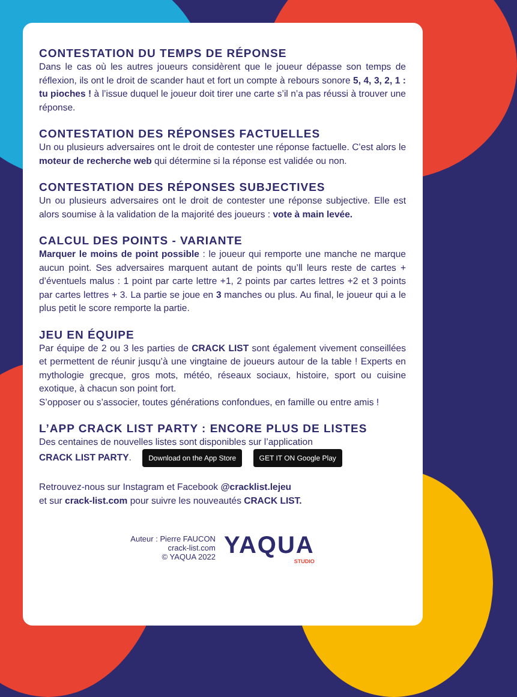CONTESTATION DU TEMPS DE RÉPONSE
Dans le cas où les autres joueurs considèrent que le joueur dépasse son temps de réflexion, ils ont le droit de scander haut et fort un compte à rebours sonore 5, 4, 3, 2, 1 : tu pioches ! à l’issue duquel le joueur doit tirer une carte s’il n’a pas réussi à trouver une réponse.
CONTESTATION DES RÉPONSES FACTUELLES
Un ou plusieurs adversaires ont le droit de contester une réponse factuelle. C’est alors le moteur de recherche web qui détermine si la réponse est validée ou non.
CONTESTATION DES RÉPONSES SUBJECTIVES
Un ou plusieurs adversaires ont le droit de contester une réponse subjective. Elle est alors soumise à la validation de la majorité des joueurs : vote à main levée.
CALCUL DES POINTS - VARIANTE
Marquer le moins de point possible : le joueur qui remporte une manche ne marque aucun point. Ses adversaires marquent autant de points qu’ll leurs reste de cartes + d’éventuels malus : 1 point par carte lettre +1, 2 points par cartes lettres +2 et 3 points par cartes lettres + 3. La partie se joue en 3 manches ou plus. Au final, le joueur qui a le plus petit le score remporte la partie.
JEU EN ÉQUIPE
Par équipe de 2 ou 3 les parties de CRACK LIST sont également vivement conseillées et permettent de réunir jusqu’à une vingtaine de joueurs autour de la table ! Experts en mythologie grecque, gros mots, météo, réseaux sociaux, histoire, sport ou cuisine exotique, à chacun son point fort.
S’opposer ou s’associer, toutes générations confondues, en famille ou entre amis !
L’APP CRACK LIST PARTY : ENCORE PLUS DE LISTES
Des centaines de nouvelles listes sont disponibles sur l’application
CRACK LIST PARTY. Download on the App Store GET IT ON Google Play
Retrouvez-nous sur Instagram et Facebook @cracklist.lejeu
et sur crack-list.com pour suivre les nouveautés CRACK LIST.
Auteur : Pierre FAUCON
crack-list.com
© YAQUA 2022
YAQUA
STUDIO